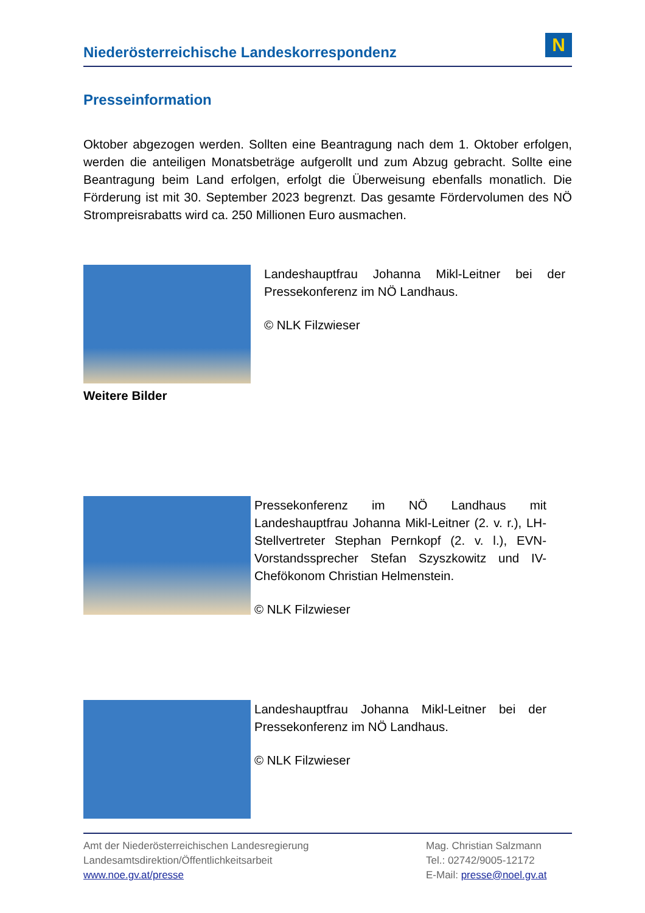Niederösterreichische Landeskorrespondenz
N
Presseinformation
Oktober abgezogen werden. Sollten eine Beantragung nach dem 1. Oktober erfolgen, werden die anteiligen Monatsbeträge aufgerollt und zum Abzug gebracht. Sollte eine Beantragung beim Land erfolgen, erfolgt die Überweisung ebenfalls monatlich. Die Förderung ist mit 30. September 2023 begrenzt. Das gesamte Fördervolumen des NÖ Strompreisrabatts wird ca. 250 Millionen Euro ausmachen.
Landeshauptfrau Johanna Mikl-Leitner bei der Pressekonferenz im NÖ Landhaus.
© NLK Filzwieser
Weitere Bilder
Pressekonferenz im NÖ Landhaus mit Landeshauptfrau Johanna Mikl-Leitner (2. v. r.), LH-Stellvertreter Stephan Pernkopf (2. v. l.), EVN-Vorstandssprecher Stefan Szyszkowitz und IV-Chefökonom Christian Helmenstein.
© NLK Filzwieser
Landeshauptfrau Johanna Mikl-Leitner bei der Pressekonferenz im NÖ Landhaus.
© NLK Filzwieser
Amt der Niederösterreichischen Landesregierung
Landesamtsdirektion/Öffentlichkeitsarbeit
www.noe.gv.at/presse
Mag. Christian Salzmann
Tel.: 02742/9005-12172
E-Mail: presse@noel.gv.at